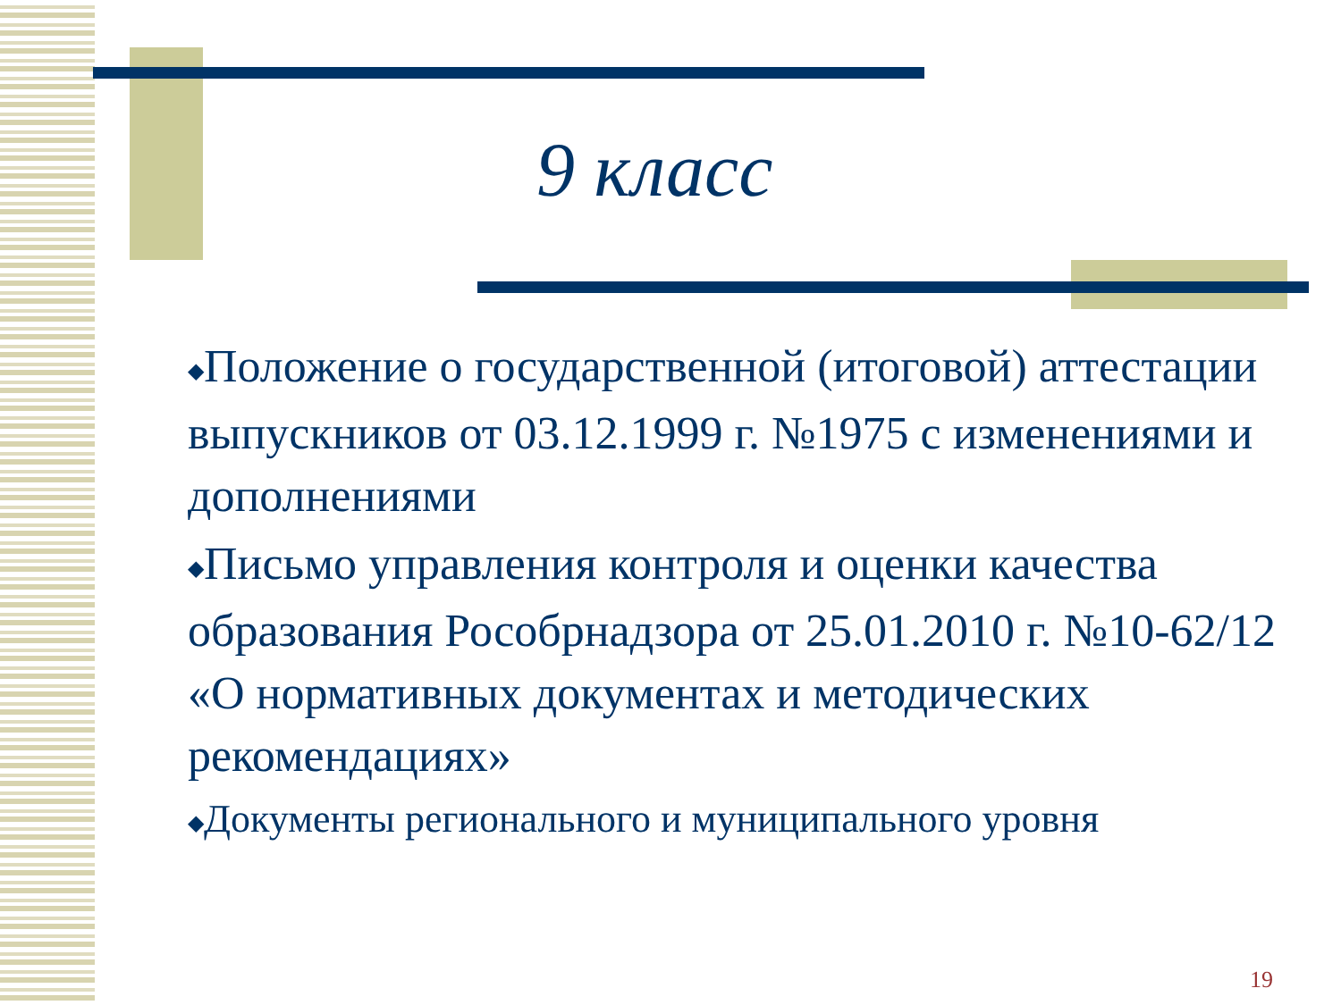9 класс
◆Положение о государственной (итоговой) аттестации выпускников от 03.12.1999 г. №1975 с изменениями и дополнениями
◆Письмо управления контроля и оценки качества образования Рособрнадзора от 25.01.2010 г. №10-62/12 «О нормативных документах и методических рекомендациях»
◆Документы регионального и муниципального уровня
19